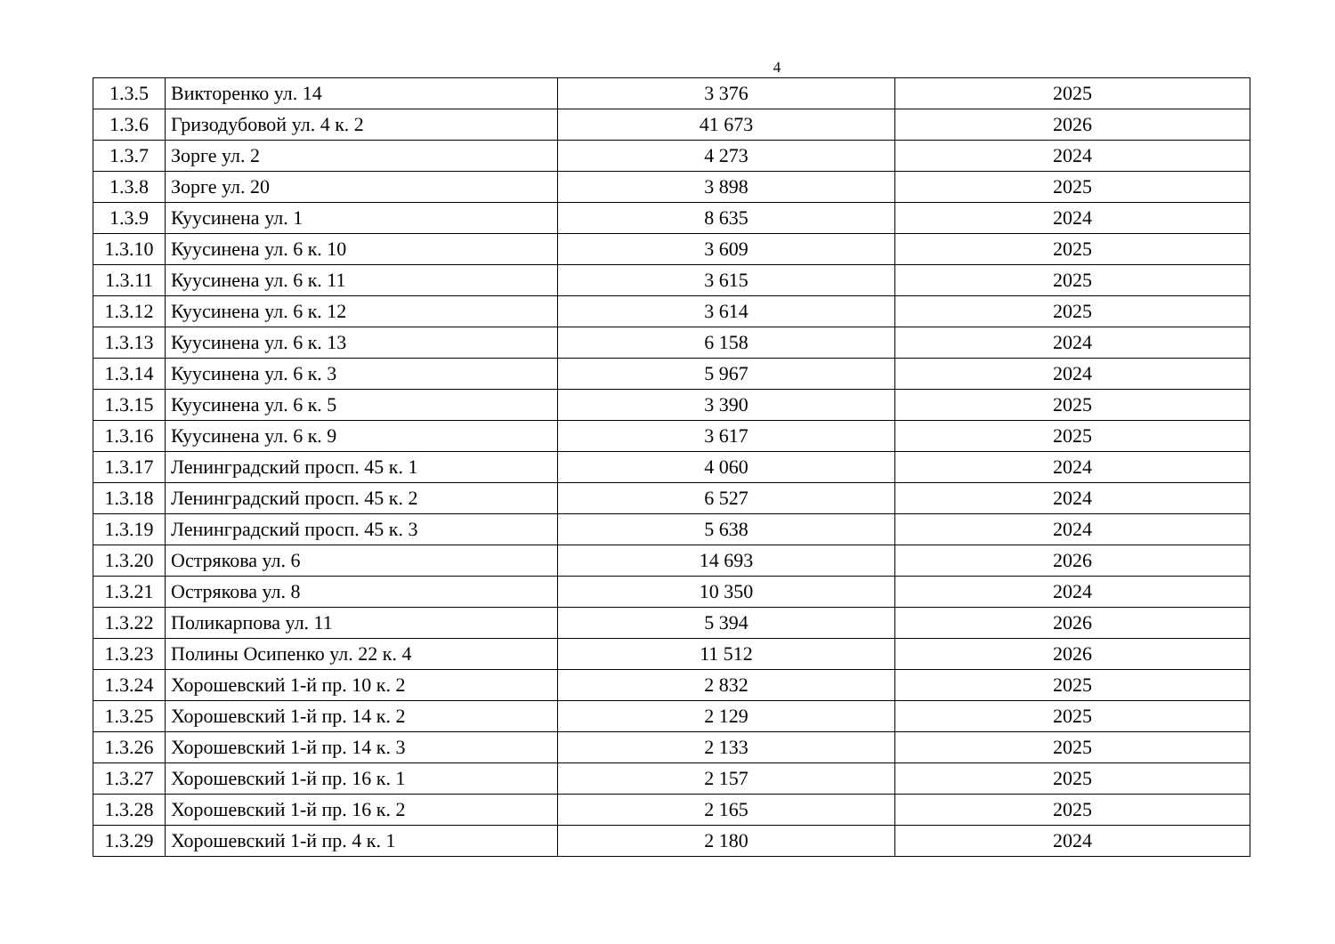4
| 1.3.5 | Викторенко ул. 14 | 3 376 | 2025 |
| 1.3.6 | Гризодубовой ул. 4 к. 2 | 41 673 | 2026 |
| 1.3.7 | Зорге ул. 2 | 4 273 | 2024 |
| 1.3.8 | Зорге ул. 20 | 3 898 | 2025 |
| 1.3.9 | Куусинена ул. 1 | 8 635 | 2024 |
| 1.3.10 | Куусинена ул. 6 к. 10 | 3 609 | 2025 |
| 1.3.11 | Куусинена ул. 6 к. 11 | 3 615 | 2025 |
| 1.3.12 | Куусинена ул. 6 к. 12 | 3 614 | 2025 |
| 1.3.13 | Куусинена ул. 6 к. 13 | 6 158 | 2024 |
| 1.3.14 | Куусинена ул. 6 к. 3 | 5 967 | 2024 |
| 1.3.15 | Куусинена ул. 6 к. 5 | 3 390 | 2025 |
| 1.3.16 | Куусинена ул. 6 к. 9 | 3 617 | 2025 |
| 1.3.17 | Ленинградский просп. 45 к. 1 | 4 060 | 2024 |
| 1.3.18 | Ленинградский просп. 45 к. 2 | 6 527 | 2024 |
| 1.3.19 | Ленинградский просп. 45 к. 3 | 5 638 | 2024 |
| 1.3.20 | Острякова ул. 6 | 14 693 | 2026 |
| 1.3.21 | Острякова ул. 8 | 10 350 | 2024 |
| 1.3.22 | Поликарпова ул. 11 | 5 394 | 2026 |
| 1.3.23 | Полины Осипенко ул. 22 к. 4 | 11 512 | 2026 |
| 1.3.24 | Хорошевский 1-й пр. 10 к. 2 | 2 832 | 2025 |
| 1.3.25 | Хорошевский 1-й пр. 14 к. 2 | 2 129 | 2025 |
| 1.3.26 | Хорошевский 1-й пр. 14 к. 3 | 2 133 | 2025 |
| 1.3.27 | Хорошевский 1-й пр. 16 к. 1 | 2 157 | 2025 |
| 1.3.28 | Хорошевский 1-й пр. 16 к. 2 | 2 165 | 2025 |
| 1.3.29 | Хорошевский 1-й пр. 4 к. 1 | 2 180 | 2024 |